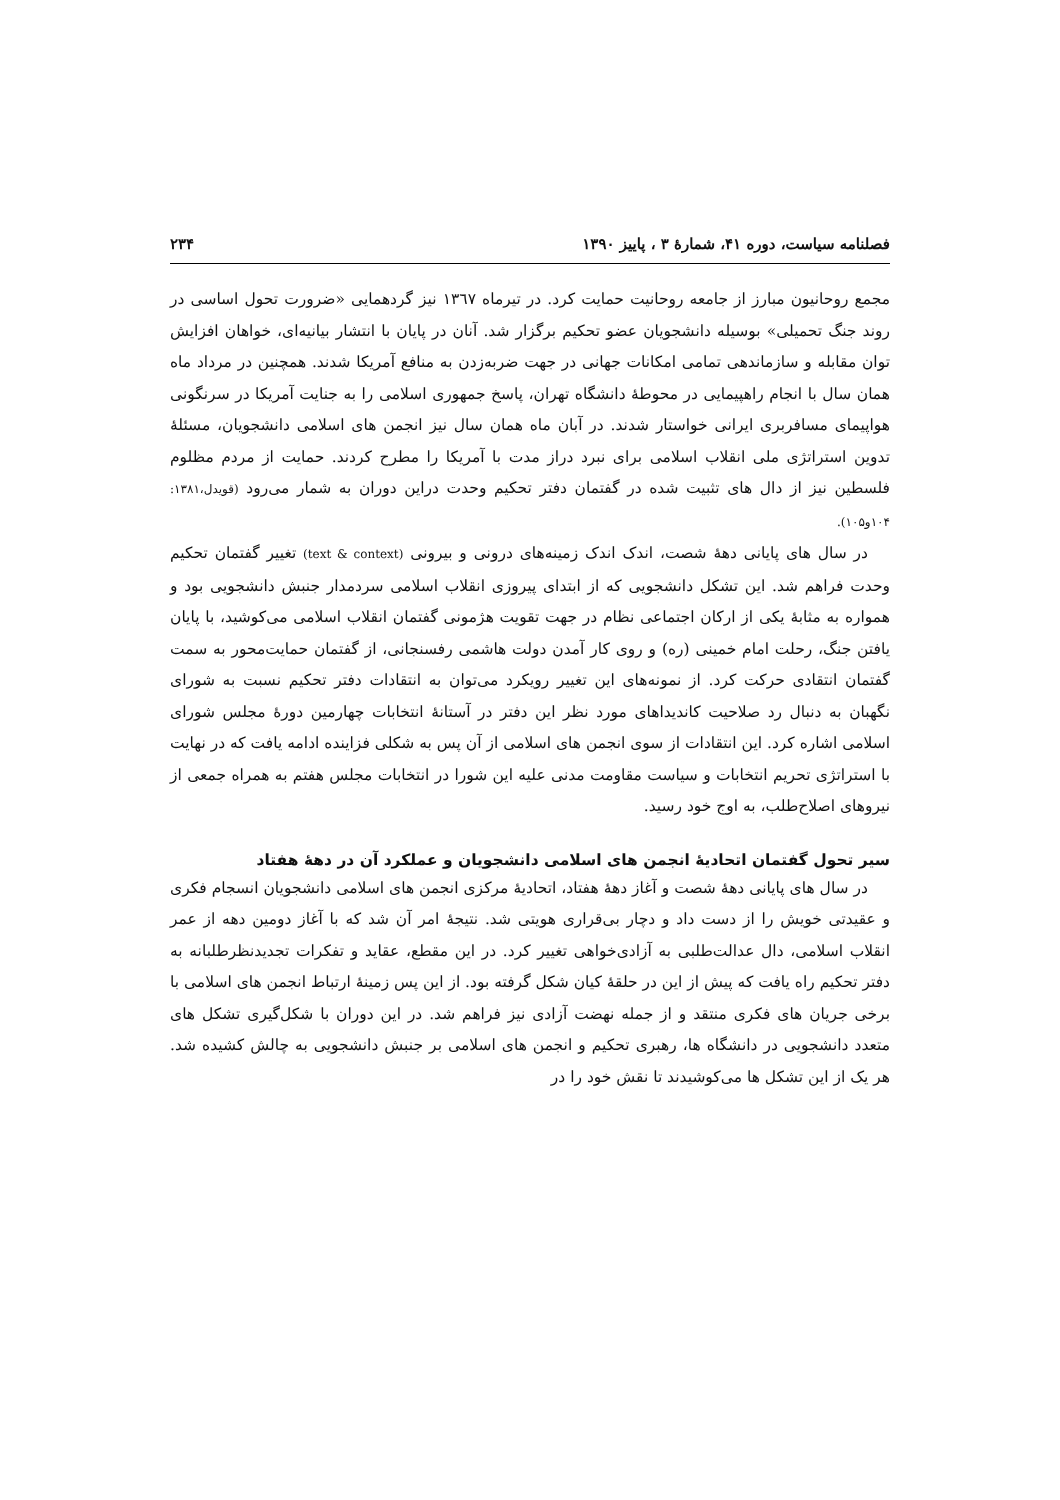فصلنامه سیاست، دوره ۴۱، شمارهٔ ۳ ، پاییز ۱۳۹۰ ۲۳۴
مجمع روحانیون مبارز از جامعه روحانیت حمایت کرد. در تیرماه ۱۳٦۷ نیز گردهمایی «ضرورت تحول اساسی در روند جنگ تحمیلی» بوسیله دانشجویان عضو تحکیم برگزار شد. آنان در پایان با انتشار بیانیه‌ای، خواهان افزایش توان مقابله و سازماندهی تمامی امکانات جهانی در جهت ضربه‌زدن به منافع آمریکا شدند. همچنین در مرداد ماه همان سال با انجام راهپیمایی در محوطهٔ دانشگاه تهران، پاسخ جمهوری اسلامی را به جنایت آمریکا در سرنگونی هواپیمای مسافربری ایرانی خواستار شدند. در آبان ماه همان سال نیز انجمن های اسلامی دانشجویان، مسئلهٔ تدوین استراتژی ملی انقلاب اسلامی برای نبرد دراز مدت با آمریکا را مطرح کردند. حمایت از مردم مظلوم فلسطین نیز از دال های تثبیت شده در گفتمان دفتر تحکیم وحدت دراین دوران به شمار می‌رود (قویدل،۱۳۸۱: ۱۰۴و۱۰۵).
در سال های پایانی دههٔ شصت، اندک اندک زمینه‌های درونی و بیرونی (text & context) تغییر گفتمان تحکیم وحدت فراهم شد. این تشکل دانشجویی که از ابتدای پیروزی انقلاب اسلامی سردمدار جنبش دانشجویی بود و همواره به مثابهٔ یکی از ارکان اجتماعی نظام در جهت تقویت هژمونی گفتمان انقلاب اسلامی می‌کوشید، با پایان یافتن جنگ، رحلت امام خمینی (ره) و روی کار آمدن دولت هاشمی رفسنجانی، از گفتمان حمایت‌محور به سمت گفتمان انتقادی حرکت کرد. از نمونه‌های این تغییر رویکرد می‌توان به انتقادات دفتر تحکیم نسبت به شورای نگهبان به دنبال رد صلاحیت کاندیداهای مورد نظر این دفتر در آستانهٔ انتخابات چهارمین دورهٔ مجلس شورای اسلامی اشاره کرد. این انتقادات از سوی انجمن های اسلامی از آن پس به شکلی فزاینده ادامه یافت که در نهایت با استراتژی تحریم انتخابات و سیاست مقاومت مدنی علیه این شورا در انتخابات مجلس هفتم به همراه جمعی از نیروهای اصلاح‌طلب، به اوج خود رسید.
سیر تحول گفتمان اتحادیهٔ انجمن های اسلامی دانشجویان و عملکرد آن در دههٔ هفتاد
در سال های پایانی دههٔ شصت و آغاز دههٔ هفتاد، اتحادیهٔ مرکزی انجمن های اسلامی دانشجویان انسجام فکری و عقیدتی خویش را از دست داد و دچار بی‌قراری هویتی شد. نتیجهٔ امر آن شد که با آغاز دومین دهه از عمر انقلاب اسلامی، دال عدالت‌طلبی به آزادی‌خواهی تغییر کرد. در این مقطع، عقاید و تفکرات تجدیدنظرطلبانه به دفتر تحکیم راه یافت که پیش از این در حلقهٔ کیان شکل گرفته بود. از این پس زمینهٔ ارتباط انجمن های اسلامی با برخی جریان های فکری منتقد و از جمله نهضت آزادی نیز فراهم شد. در این دوران با شکل‌گیری تشکل های متعدد دانشجویی در دانشگاه ها، رهبری تحکیم و انجمن های اسلامی بر جنبش دانشجویی به چالش کشیده شد. هر یک از این تشکل ها می‌کوشیدند تا نقش خود را در